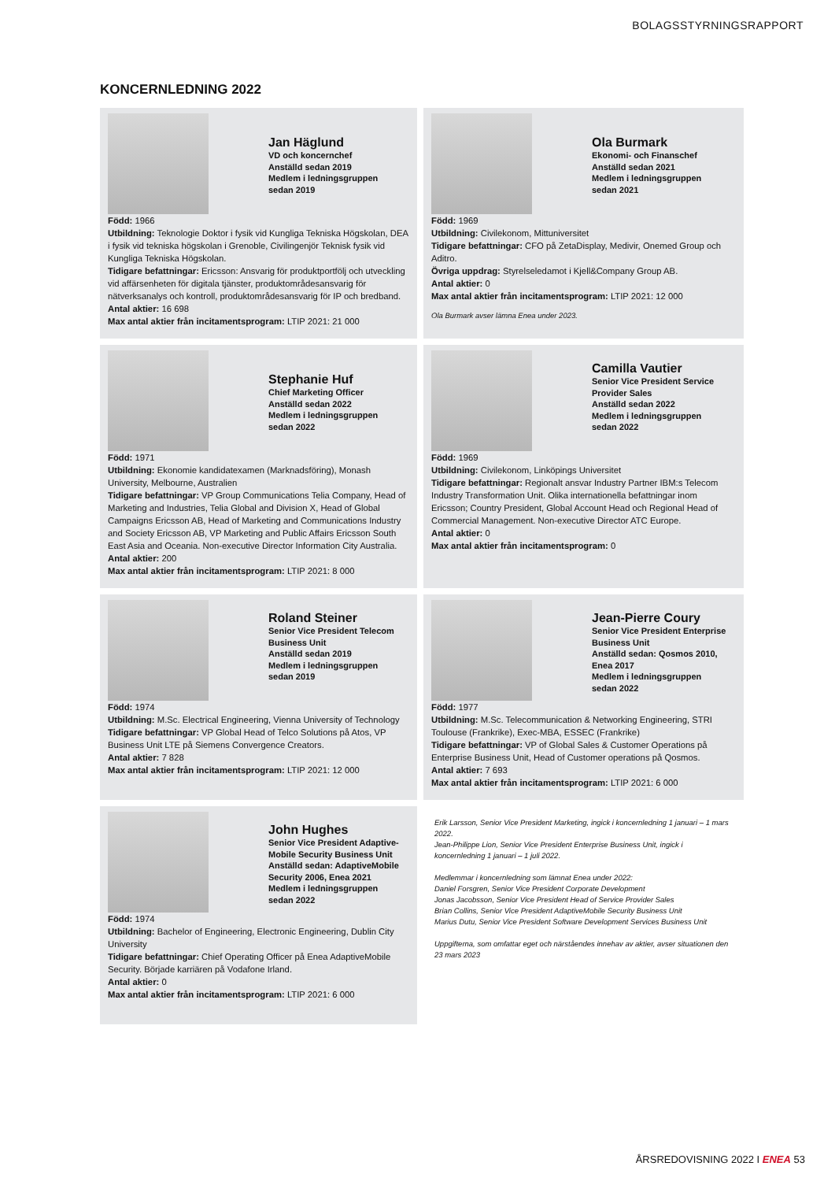BOLAGSSTYRNINGSRAPPORT
KONCERNLEDNING 2022
Jan Häglund
VD och koncernchef
Anställd sedan 2019
Medlem i ledningsgruppen
sedan 2019
Född: 1966
Utbildning: Teknologie Doktor i fysik vid Kungliga Tekniska Högskolan, DEA i fysik vid tekniska högskolan i Grenoble, Civilingenjör Teknisk fysik vid Kungliga Tekniska Högskolan.
Tidigare befattningar: Ericsson: Ansvarig för produktportfölj och utveckling vid affärsenheten för digitala tjänster, produktområdesansvarig för nätverksanalys och kontroll, produktområdesansvarig för IP och bredband.
Antal aktier: 16 698
Max antal aktier från incitamentsprogram: LTIP 2021: 21 000
Ola Burmark
Ekonomi- och Finanschef
Anställd sedan 2021
Medlem i ledningsgruppen
sedan 2021
Född: 1969
Utbildning: Civilekonom, Mittuniversitet
Tidigare befattningar: CFO på ZetaDisplay, Medivir, Onemed Group och Aditro.
Övriga uppdrag: Styrelseledamot i Kjell&Company Group AB.
Antal aktier: 0
Max antal aktier från incitamentsprogram: LTIP 2021: 12 000
Ola Burmark avser lämna Enea under 2023.
Stephanie Huf
Chief Marketing Officer
Anställd sedan 2022
Medlem i ledningsgruppen
sedan 2022
Född: 1971
Utbildning: Ekonomie kandidatexamen (Marknadsföring), Monash University, Melbourne, Australien
Tidigare befattningar: VP Group Communications Telia Company, Head of Marketing and Industries, Telia Global and Division X, Head of Global Campaigns Ericsson AB, Head of Marketing and Communications Industry and Society Ericsson AB, VP Marketing and Public Affairs Ericsson South East Asia and Oceania. Non-executive Director Information City Australia.
Antal aktier: 200
Max antal aktier från incitamentsprogram: LTIP 2021: 8 000
Camilla Vautier
Senior Vice President Service
Provider Sales
Anställd sedan 2022
Medlem i ledningsgruppen
sedan 2022
Född: 1969
Utbildning: Civilekonom, Linköpings Universitet
Tidigare befattningar: Regionalt ansvar Industry Partner IBM:s Telecom Industry Transformation Unit. Olika internationella befattningar inom Ericsson; Country President, Global Account Head och Regional Head of Commercial Management. Non-executive Director ATC Europe.
Antal aktier: 0
Max antal aktier från incitamentsprogram: 0
Roland Steiner
Senior Vice President Telecom
Business Unit
Anställd sedan 2019
Medlem i ledningsgruppen
sedan 2019
Född: 1974
Utbildning: M.Sc. Electrical Engineering, Vienna University of Technology
Tidigare befattningar: VP Global Head of Telco Solutions på Atos, VP Business Unit LTE på Siemens Convergence Creators.
Antal aktier: 7 828
Max antal aktier från incitamentsprogram: LTIP 2021: 12 000
Jean-Pierre Coury
Senior Vice President Enterprise
Business Unit
Anställd sedan: Qosmos 2010,
Enea 2017
Medlem i ledningsgruppen
sedan 2022
Född: 1977
Utbildning: M.Sc. Telecommunication & Networking Engineering, STRI Toulouse (Frankrike), Exec-MBA, ESSEC (Frankrike)
Tidigare befattningar: VP of Global Sales & Customer Operations på Enterprise Business Unit, Head of Customer operations på Qosmos.
Antal aktier: 7 693
Max antal aktier från incitamentsprogram: LTIP 2021: 6 000
John Hughes
Senior Vice President Adaptive-
Mobile Security Business Unit
Anställd sedan: AdaptiveMobile
Security 2006, Enea 2021
Medlem i ledningsgruppen
sedan 2022
Född: 1974
Utbildning: Bachelor of Engineering, Electronic Engineering, Dublin City University
Tidigare befattningar: Chief Operating Officer på Enea AdaptiveMobile Security. Började karriären på Vodafone Irland.
Antal aktier: 0
Max antal aktier från incitamentsprogram: LTIP 2021: 6 000
Erik Larsson, Senior Vice President Marketing, ingick i koncernledning 1 januari – 1 mars 2022.
Jean-Philippe Lion, Senior Vice President Enterprise Business Unit, ingick i koncernledning 1 januari – 1 juli 2022.
Medlemmar i koncernledning som lämnat Enea under 2022:
Daniel Forsgren, Senior Vice President Corporate Development
Jonas Jacobsson, Senior Vice President Head of Service Provider Sales
Brian Collins, Senior Vice President AdaptiveMobile Security Business Unit
Marius Dutu, Senior Vice President Software Development Services Business Unit
Uppgifterna, som omfattar eget och närståendes innehav av aktier, avser situationen den 23 mars 2023
ÅRSREDOVISNING 2022 I ENEA 53